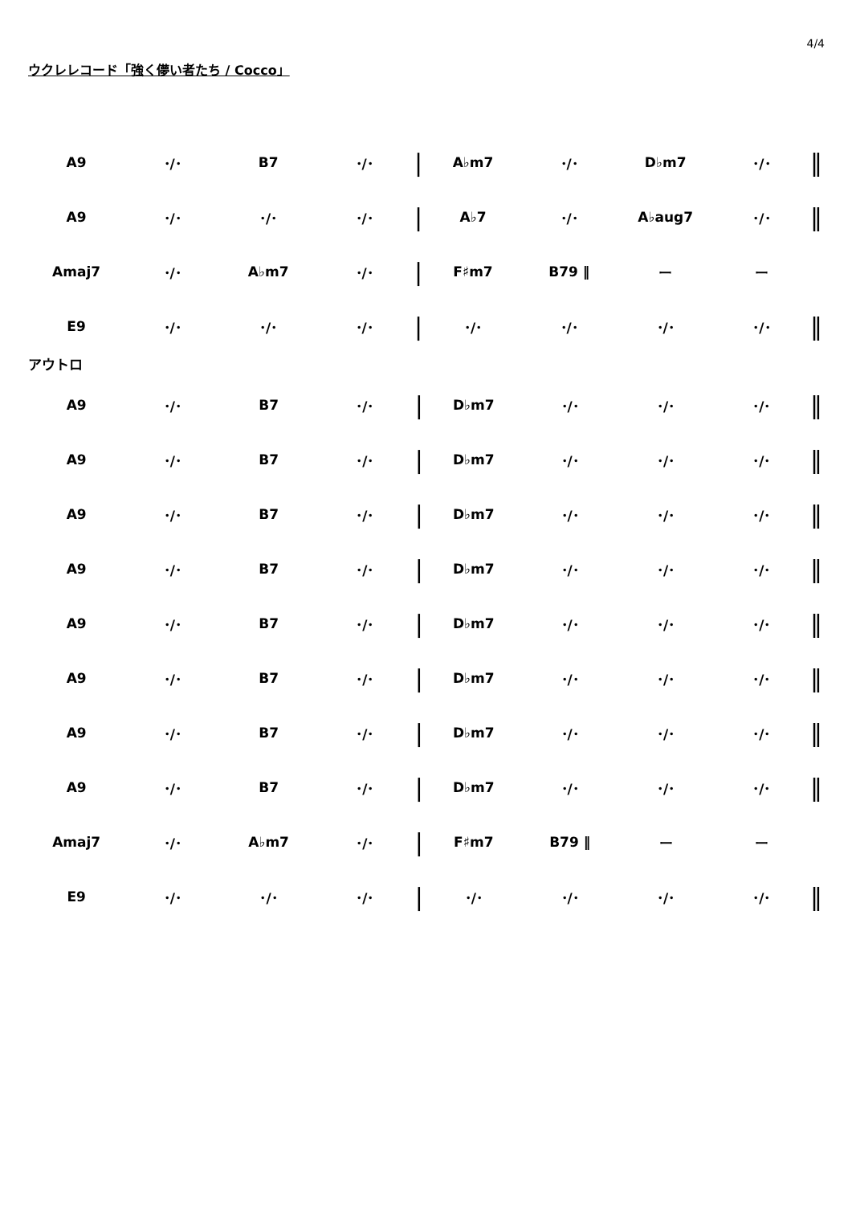4/4
ウクレレコード「強く儚い者たち / Cocco」
| A9 | ･/･ | B7 | ･/･ | / | A♭m7 | ･/･ | D♭m7 | ･/･ | ‖ |
| A9 | ･/･ | ･/･ | ･/･ | / | A♭7 | ･/･ | A♭aug7 | ･/･ | ‖ |
| Amaj7 | ･/･ | A♭m7 | ･/･ | / | F♯m7 | B79 ‖ | ー | ー | |
| E9 | ･/･ | ･/･ | ･/･ | / | ･/･ | ･/･ | ･/･ | ･/･ | ‖ |
アウトロ
| A9 | ･/･ | B7 | ･/･ | / | D♭m7 | ･/･ | ･/･ | ･/･ | ‖ |
| A9 | ･/･ | B7 | ･/･ | / | D♭m7 | ･/･ | ･/･ | ･/･ | ‖ |
| A9 | ･/･ | B7 | ･/･ | / | D♭m7 | ･/･ | ･/･ | ･/･ | ‖ |
| A9 | ･/･ | B7 | ･/･ | / | D♭m7 | ･/･ | ･/･ | ･/･ | ‖ |
| A9 | ･/･ | B7 | ･/･ | / | D♭m7 | ･/･ | ･/･ | ･/･ | ‖ |
| A9 | ･/･ | B7 | ･/･ | / | D♭m7 | ･/･ | ･/･ | ･/･ | ‖ |
| A9 | ･/･ | B7 | ･/･ | / | D♭m7 | ･/･ | ･/･ | ･/･ | ‖ |
| A9 | ･/･ | B7 | ･/･ | / | D♭m7 | ･/･ | ･/･ | ･/･ | ‖ |
| Amaj7 | ･/･ | A♭m7 | ･/･ | / | F♯m7 | B79 ‖ | ー | ー | |
| E9 | ･/･ | ･/･ | ･/･ | / | ･/･ | ･/･ | ･/･ | ･/･ | ‖ |